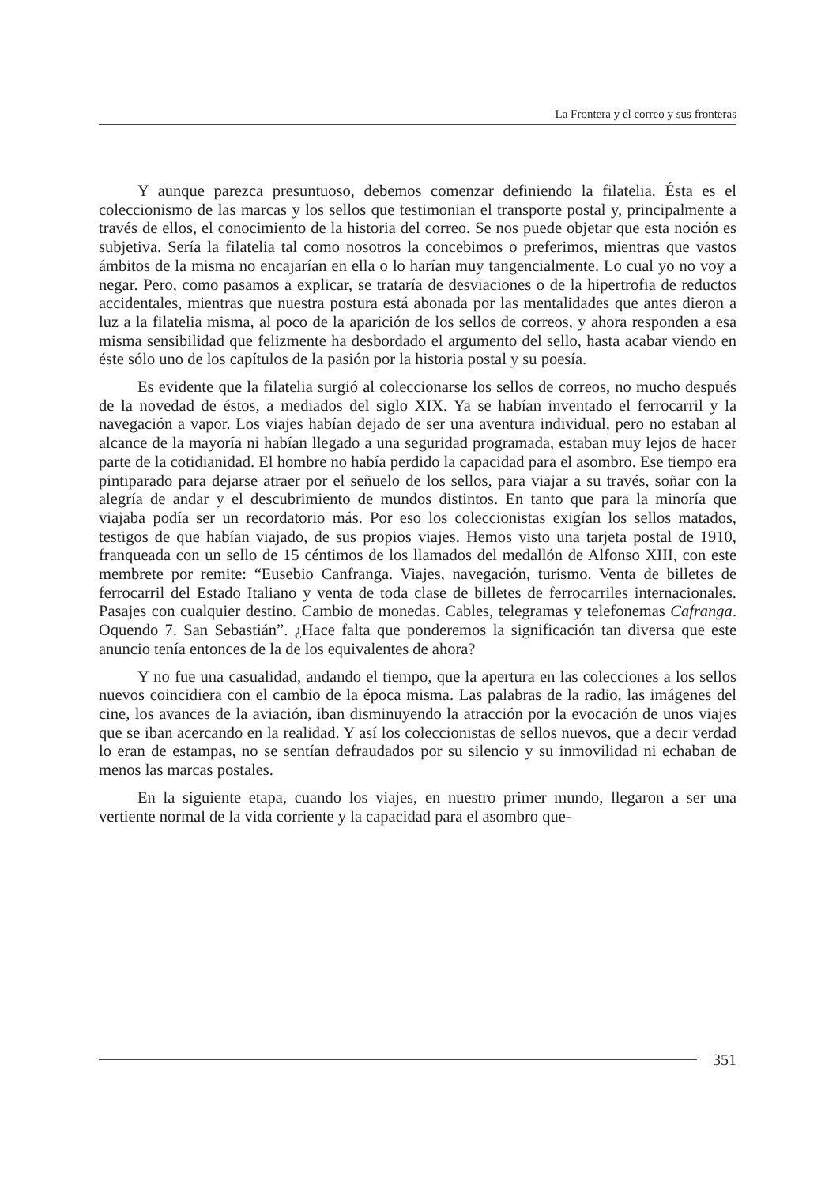La Frontera y el correo y sus fronteras
Y aunque parezca presuntuoso, debemos comenzar definiendo la filatelia. Ésta es el coleccionismo de las marcas y los sellos que testimonian el transporte postal y, principalmente a través de ellos, el conocimiento de la historia del correo. Se nos puede objetar que esta noción es subjetiva. Sería la filatelia tal como nosotros la concebimos o preferimos, mientras que vastos ámbitos de la misma no encajarían en ella o lo harían muy tangencialmente. Lo cual yo no voy a negar. Pero, como pasamos a explicar, se trataría de desviaciones o de la hipertrofia de reductos accidentales, mientras que nuestra postura está abonada por las mentalidades que antes dieron a luz a la filatelia misma, al poco de la aparición de los sellos de correos, y ahora responden a esa misma sensibilidad que felizmente ha desbordado el argumento del sello, hasta acabar viendo en éste sólo uno de los capítulos de la pasión por la historia postal y su poesía.
Es evidente que la filatelia surgió al coleccionarse los sellos de correos, no mucho después de la novedad de éstos, a mediados del siglo XIX. Ya se habían inventado el ferrocarril y la navegación a vapor. Los viajes habían dejado de ser una aventura individual, pero no estaban al alcance de la mayoría ni habían llegado a una seguridad programada, estaban muy lejos de hacer parte de la cotidianidad. El hombre no había perdido la capacidad para el asombro. Ese tiempo era pintiparado para dejarse atraer por el señuelo de los sellos, para viajar a su través, soñar con la alegría de andar y el descubrimiento de mundos distintos. En tanto que para la minoría que viajaba podía ser un recordatorio más. Por eso los coleccionistas exigían los sellos matados, testigos de que habían viajado, de sus propios viajes. Hemos visto una tarjeta postal de 1910, franqueada con un sello de 15 céntimos de los llamados del medallón de Alfonso XIII, con este membrete por remite: “Eusebio Canfranga. Viajes, navegación, turismo. Venta de billetes de ferrocarril del Estado Italiano y venta de toda clase de billetes de ferrocarriles internacionales. Pasajes con cualquier destino. Cambio de monedas. Cables, telegramas y telefonemas Cafranga. Oquendo 7. San Sebastián”. ¿Hace falta que ponderemos la significación tan diversa que este anuncio tenía entonces de la de los equivalentes de ahora?
Y no fue una casualidad, andando el tiempo, que la apertura en las colecciones a los sellos nuevos coincidiera con el cambio de la época misma. Las palabras de la radio, las imágenes del cine, los avances de la aviación, iban disminuyendo la atracción por la evocación de unos viajes que se iban acercando en la realidad. Y así los coleccionistas de sellos nuevos, que a decir verdad lo eran de estampas, no se sentían defraudados por su silencio y su inmovilidad ni echaban de menos las marcas postales.
En la siguiente etapa, cuando los viajes, en nuestro primer mundo, llegaron a ser una vertiente normal de la vida corriente y la capacidad para el asombro que-
351